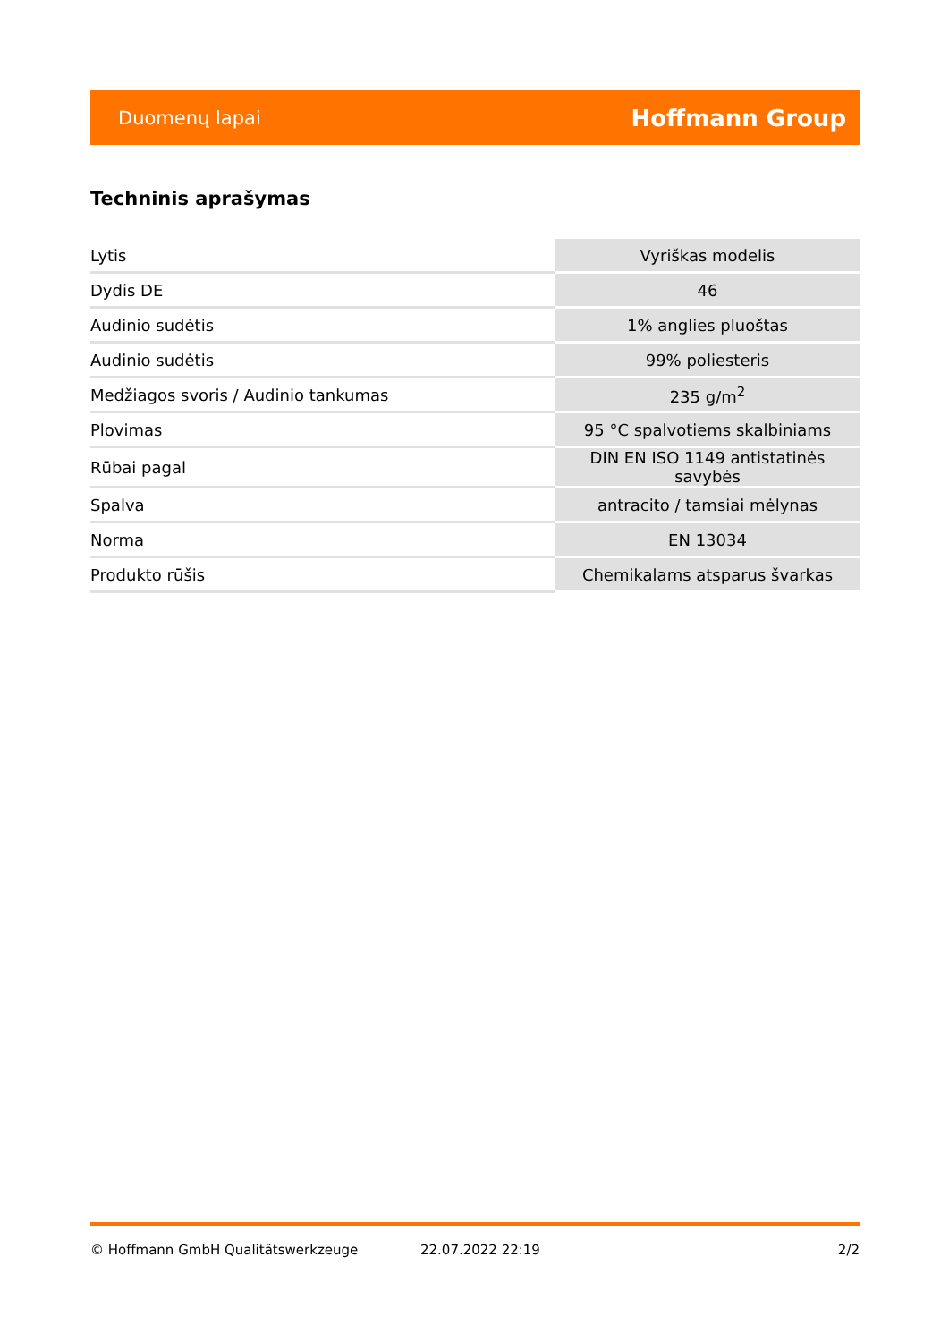Duomenų lapai Hoffmann Group
Techninis aprašymas
| Lytis | Vyriškas modelis |
| Dydis DE | 46 |
| Audinio sudėtis | 1% anglies pluoštas |
| Audinio sudėtis | 99% poliesteris |
| Medžiagos svoris / Audinio tankumas | 235 g/m<sup>2</sup> |
| Plovimas | 95 °C spalvotiems skalbiniams |
| Rūbai pagal | DIN EN ISO 1149 antistatinės savybės |
| Spalva | antracito / tamsiai mėlynas |
| Norma | EN 13034 |
| Produkto rūšis | Chemikalams atsparus švarkas |
© Hoffmann GmbH Qualitätswerkzeuge 22.07.2022 22:19 2/2